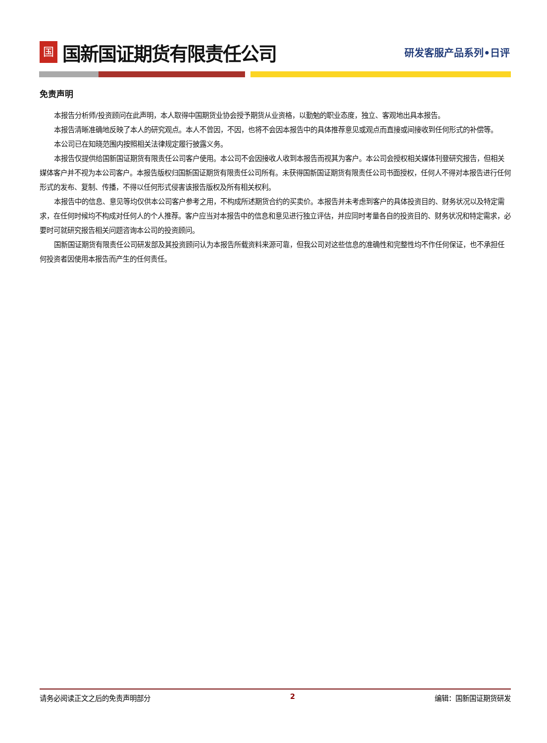国
国新国证期货有限责任公司
研发客服产品系列•日评
免责声明
本报告分析师/投资顾问在此声明，本人取得中国期货业协会授予期货从业资格，以勤勉的职业态度，独立、客观地出具本报告。
本报告清晰准确地反映了本人的研究观点。本人不曾因，不因，也将不会因本报告中的具体推荐意见或观点而直接或间接收到任何形式的补偿等。
本公司已在知晓范围内按照相关法律规定履行披露义务。
本报告仅提供给国新国证期货有限责任公司客户使用。本公司不会因接收人收到本报告而视其为客户。本公司会授权相关媒体刊登研究报告，但相关媒体客户并不视为本公司客户。本报告版权归国新国证期货有限责任公司所有。未获得国新国证期货有限责任公司书面授权，任何人不得对本报告进行任何形式的发布、复制、传播，不得以任何形式侵害该报告版权及所有相关权利。
本报告中的信息、意见等均仅供本公司客户参考之用，不构成所述期货合约的买卖价。本报告并未考虑到客户的具体投资目的、财务状况以及特定需求，在任何时候均不构成对任何人的个人推荐。客户应当对本报告中的信息和意见进行独立评估，并应同时考量各自的投资目的、财务状况和特定需求，必要时可就研究报告相关问题咨询本公司的投资顾问。
国新国证期货有限责任公司研发部及其投资顾问认为本报告所载资料来源可靠，但我公司对这些信息的准确性和完整性均不作任何保证，也不承担任何投资者因使用本报告而产生的任何责任。
请务必阅读正文之后的免责声明部分 2 编辑：国新国证期货研发